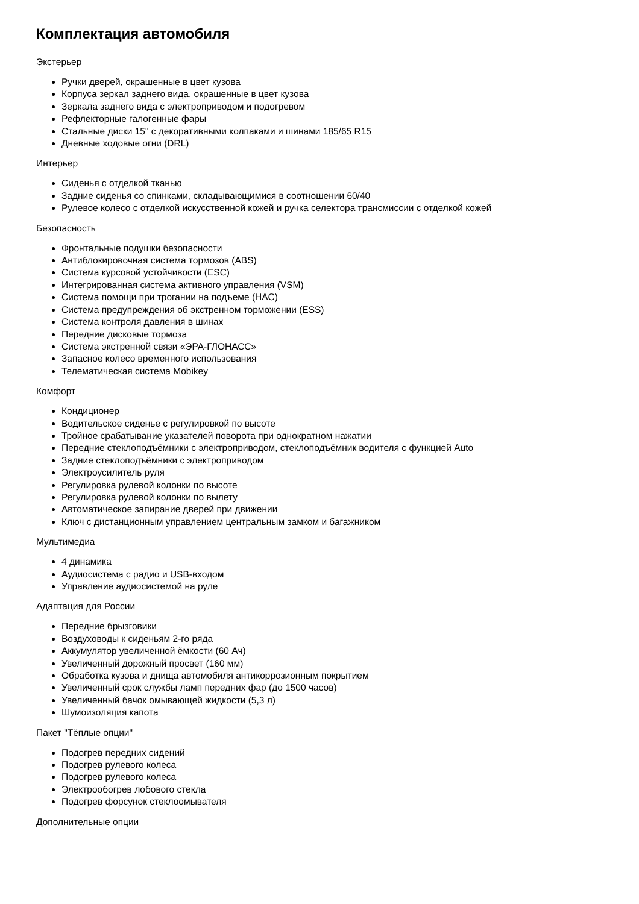Комплектация автомобиля
Экстерьер
Ручки дверей, окрашенные в цвет кузова
Корпуса зеркал заднего вида, окрашенные в цвет кузова
Зеркала заднего вида с электроприводом и подогревом
Рефлекторные галогенные фары
Стальные диски 15" с декоративными колпаками и шинами 185/65 R15
Дневные ходовые огни (DRL)
Интерьер
Сиденья с отделкой тканью
Задние сиденья со спинками, складывающимися в соотношении 60/40
Рулевое колесо с отделкой искусственной кожей и ручка селектора трансмиссии с отделкой кожей
Безопасность
Фронтальные подушки безопасности
Антиблокировочная система тормозов (ABS)
Система курсовой устойчивости (ESC)
Интегрированная система активного управления (VSM)
Система помощи при трогании на подъеме (HAC)
Система предупреждения об экстренном торможении (ESS)
Система контроля давления в шинах
Передние дисковые тормоза
Система экстренной связи «ЭРА-ГЛОНАСС»
Запасное колесо временного использования
Телематическая система Mobikey
Комфорт
Кондиционер
Водительское сиденье с регулировкой по высоте
Тройное срабатывание указателей поворота при однократном нажатии
Передние стеклоподъёмники с электроприводом, стеклоподъёмник водителя с функцией Auto
Задние стеклоподъёмники с электроприводом
Электроусилитель руля
Регулировка рулевой колонки по высоте
Регулировка рулевой колонки по вылету
Автоматическое запирание дверей при движении
Ключ с дистанционным управлением центральным замком и багажником
Мультимедиа
4 динамика
Аудиосистема с радио и USB-входом
Управление аудиосистемой на руле
Адаптация для России
Передние брызговики
Воздуховоды к сиденьям 2-го ряда
Аккумулятор увеличенной ёмкости (60 Ач)
Увеличенный дорожный просвет (160 мм)
Обработка кузова и днища автомобиля антикоррозионным покрытием
Увеличенный срок службы ламп передних фар (до 1500 часов)
Увеличенный бачок омывающей жидкости (5,3 л)
Шумоизоляция капота
Пакет "Тёплые опции"
Подогрев передних сидений
Подогрев рулевого колеса
Подогрев рулевого колеса
Электрообогрев лобового стекла
Подогрев форсунок стеклоомывателя
Дополнительные опции